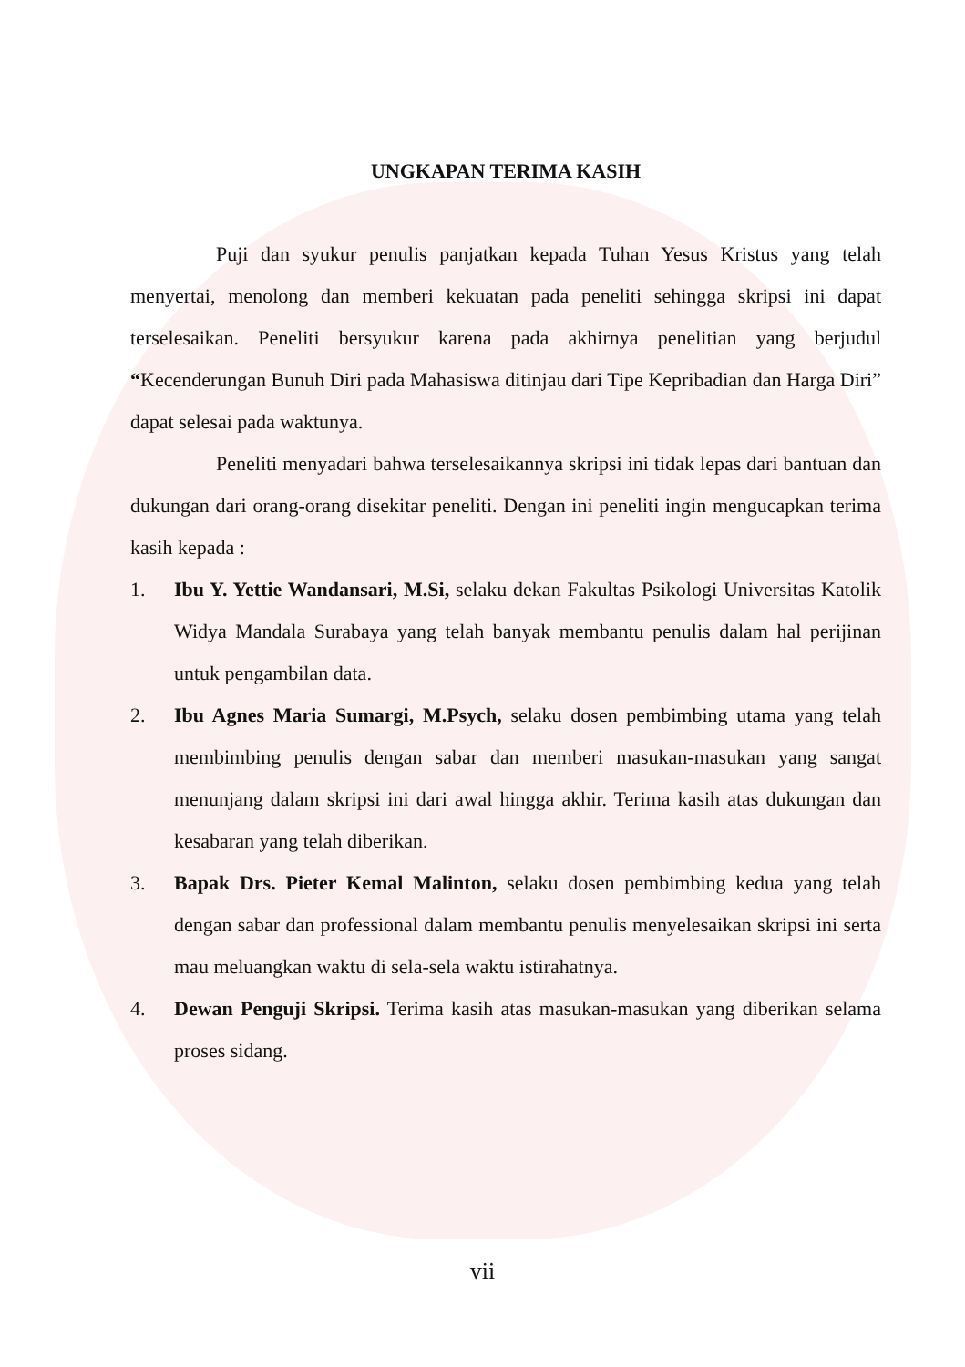UNGKAPAN TERIMA KASIH
Puji dan syukur penulis panjatkan kepada Tuhan Yesus Kristus yang telah menyertai, menolong dan memberi kekuatan pada peneliti sehingga skripsi ini dapat terselesaikan. Peneliti bersyukur karena pada akhirnya penelitian yang berjudul “Kecenderungan Bunuh Diri pada Mahasiswa ditinjau dari Tipe Kepribadian dan Harga Diri” dapat selesai pada waktunya.
Peneliti menyadari bahwa terselesaikannya skripsi ini tidak lepas dari bantuan dan dukungan dari orang-orang disekitar peneliti. Dengan ini peneliti ingin mengucapkan terima kasih kepada :
1. Ibu Y. Yettie Wandansari, M.Si, selaku dekan Fakultas Psikologi Universitas Katolik Widya Mandala Surabaya yang telah banyak membantu penulis dalam hal perijinan untuk pengambilan data.
2. Ibu Agnes Maria Sumargi, M.Psych, selaku dosen pembimbing utama yang telah membimbing penulis dengan sabar dan memberi masukan-masukan yang sangat menunjang dalam skripsi ini dari awal hingga akhir. Terima kasih atas dukungan dan kesabaran yang telah diberikan.
3. Bapak Drs. Pieter Kemal Malinton, selaku dosen pembimbing kedua yang telah dengan sabar dan professional dalam membantu penulis menyelesaikan skripsi ini serta mau meluangkan waktu di sela-sela waktu istirahatnya.
4. Dewan Penguji Skripsi. Terima kasih atas masukan-masukan yang diberikan selama proses sidang.
vii